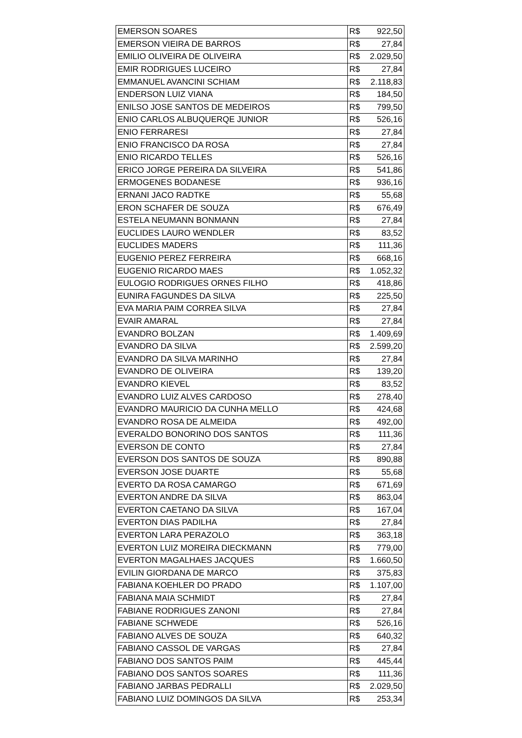| EMERSON SOARES | R$ 922,50 |
| EMERSON VIEIRA DE BARROS | R$ 27,84 |
| EMILIO OLIVEIRA DE OLIVEIRA | R$ 2.029,50 |
| EMIR RODRIGUES LUCEIRO | R$ 27,84 |
| EMMANUEL AVANCINI SCHIAM | R$ 2.118,83 |
| ENDERSON LUIZ VIANA | R$ 184,50 |
| ENILSO JOSE SANTOS DE MEDEIROS | R$ 799,50 |
| ENIO CARLOS ALBUQUERQE JUNIOR | R$ 526,16 |
| ENIO FERRARESI | R$ 27,84 |
| ENIO FRANCISCO DA ROSA | R$ 27,84 |
| ENIO RICARDO TELLES | R$ 526,16 |
| ERICO JORGE PEREIRA DA SILVEIRA | R$ 541,86 |
| ERMOGENES BODANESE | R$ 936,16 |
| ERNANI JACO RADTKE | R$ 55,68 |
| ERON SCHAFER DE SOUZA | R$ 676,49 |
| ESTELA NEUMANN BONMANN | R$ 27,84 |
| EUCLIDES LAURO WENDLER | R$ 83,52 |
| EUCLIDES MADERS | R$ 111,36 |
| EUGENIO PEREZ FERREIRA | R$ 668,16 |
| EUGENIO RICARDO MAES | R$ 1.052,32 |
| EULOGIO RODRIGUES ORNES FILHO | R$ 418,86 |
| EUNIRA FAGUNDES DA SILVA | R$ 225,50 |
| EVA MARIA PAIM CORREA SILVA | R$ 27,84 |
| EVAIR AMARAL | R$ 27,84 |
| EVANDRO BOLZAN | R$ 1.409,69 |
| EVANDRO DA SILVA | R$ 2.599,20 |
| EVANDRO DA SILVA MARINHO | R$ 27,84 |
| EVANDRO DE OLIVEIRA | R$ 139,20 |
| EVANDRO KIEVEL | R$ 83,52 |
| EVANDRO LUIZ ALVES CARDOSO | R$ 278,40 |
| EVANDRO MAURICIO DA CUNHA MELLO | R$ 424,68 |
| EVANDRO ROSA DE ALMEIDA | R$ 492,00 |
| EVERALDO BONORINO DOS SANTOS | R$ 111,36 |
| EVERSON DE CONTO | R$ 27,84 |
| EVERSON DOS SANTOS DE SOUZA | R$ 890,88 |
| EVERSON JOSE DUARTE | R$ 55,68 |
| EVERTO DA ROSA CAMARGO | R$ 671,69 |
| EVERTON ANDRE DA SILVA | R$ 863,04 |
| EVERTON CAETANO DA SILVA | R$ 167,04 |
| EVERTON DIAS PADILHA | R$ 27,84 |
| EVERTON LARA PERAZOLO | R$ 363,18 |
| EVERTON LUIZ MOREIRA DIECKMANN | R$ 779,00 |
| EVERTON MAGALHAES JACQUES | R$ 1.660,50 |
| EVILIN GIORDANA DE MARCO | R$ 375,83 |
| FABIANA KOEHLER DO PRADO | R$ 1.107,00 |
| FABIANA MAIA SCHMIDT | R$ 27,84 |
| FABIANE RODRIGUES ZANONI | R$ 27,84 |
| FABIANE SCHWEDE | R$ 526,16 |
| FABIANO ALVES DE SOUZA | R$ 640,32 |
| FABIANO CASSOL DE VARGAS | R$ 27,84 |
| FABIANO DOS SANTOS PAIM | R$ 445,44 |
| FABIANO DOS SANTOS SOARES | R$ 111,36 |
| FABIANO JARBAS PEDRALLI | R$ 2.029,50 |
| FABIANO LUIZ DOMINGOS DA SILVA | R$ 253,34 |